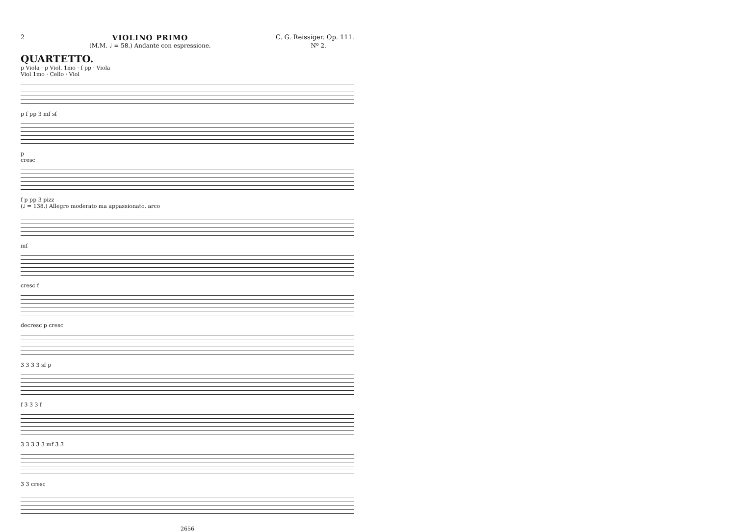2 VIOLINO PRIMO C. G. Reissiger. Op. 111.
(M.M. ♩ = 58.) Andante con espressione. Nº 2.
QUARTETTO.
p Viola · p Viol. 1mo · f pp · Viola
Viol 1mo · Cello · Viol
p f pp 3 mf sf
p
cresc
f p pp 3 pizz
(♩ = 138.) Allegro moderato ma appassionato. arco
mf
cresc f
decresc p cresc
3 3 3 3 sf p
f 3 3 3 f
3 3 3 3 3 mf 3 3
3 3 cresc
2656